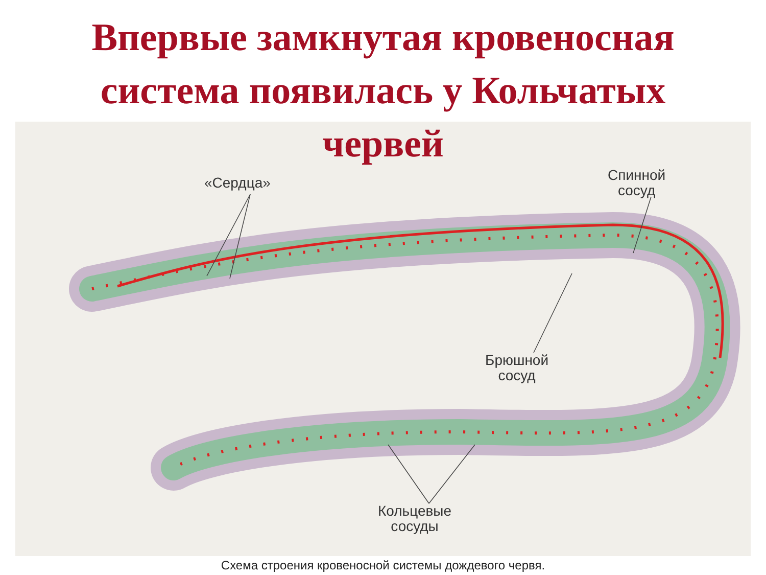Впервые замкнутая кровеносная
система появилась у Кольчатых
червей
«Сердца»
Спинной
сосуд
Брюшной
сосуд
Кольцевые
сосуды
Схема строения кровеносной системы дождевого червя.